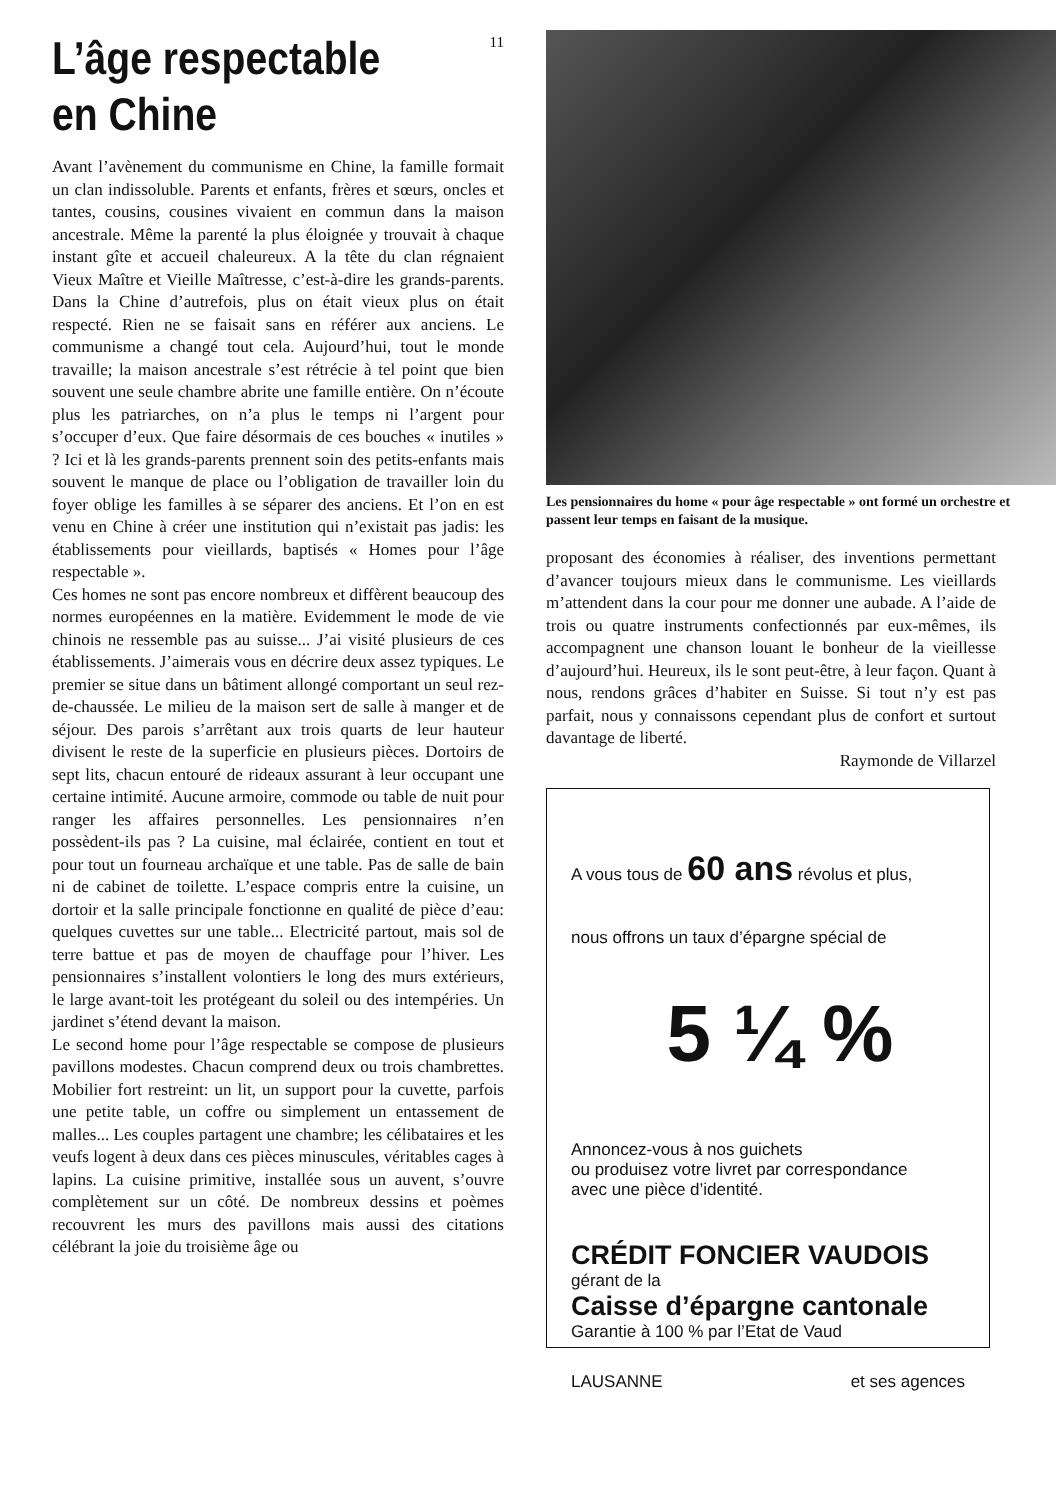11
L’âge respectable
en Chine
Avant l’avènement du communisme en Chine, la famille formait un clan indissoluble. Parents et enfants, frères et sœurs, oncles et tantes, cousins, cousines vivaient en commun dans la maison ancestrale. Même la parenté la plus éloignée y trouvait à chaque instant gîte et accueil chaleureux. A la tête du clan régnaient Vieux Maître et Vieille Maîtresse, c’est-à-dire les grands-parents. Dans la Chine d’autrefois, plus on était vieux plus on était respecté. Rien ne se faisait sans en référer aux anciens. Le communisme a changé tout cela. Aujourd’hui, tout le monde travaille; la maison ancestrale s’est rétrécie à tel point que bien souvent une seule chambre abrite une famille entière. On n’écoute plus les patriarches, on n’a plus le temps ni l’argent pour s’occuper d’eux. Que faire désormais de ces bouches « inutiles » ? Ici et là les grands-parents prennent soin des petits-enfants mais souvent le manque de place ou l’obligation de travailler loin du foyer oblige les familles à se séparer des anciens. Et l’on en est venu en Chine à créer une institution qui n’existait pas jadis: les établissements pour vieillards, baptisés « Homes pour l’âge respectable ».
Ces homes ne sont pas encore nombreux et diffèrent beaucoup des normes européennes en la matière. Evidemment le mode de vie chinois ne ressemble pas au suisse... J’ai visité plusieurs de ces établissements. J’aimerais vous en décrire deux assez typiques. Le premier se situe dans un bâtiment allongé comportant un seul rez-de-chaussée. Le milieu de la maison sert de salle à manger et de séjour. Des parois s’arrêtant aux trois quarts de leur hauteur divisent le reste de la superficie en plusieurs pièces. Dortoirs de sept lits, chacun entouré de rideaux assurant à leur occupant une certaine intimité. Aucune armoire, commode ou table de nuit pour ranger les affaires personnelles. Les pensionnaires n’en possèdent-ils pas ? La cuisine, mal éclairée, contient en tout et pour tout un fourneau archaïque et une table. Pas de salle de bain ni de cabinet de toilette. L’espace compris entre la cuisine, un dortoir et la salle principale fonctionne en qualité de pièce d’eau: quelques cuvettes sur une table... Electricité partout, mais sol de terre battue et pas de moyen de chauffage pour l’hiver. Les pensionnaires s’installent volontiers le long des murs extérieurs, le large avant-toit les protégeant du soleil ou des intempéries. Un jardinet s’étend devant la maison.
Le second home pour l’âge respectable se compose de plusieurs pavillons modestes. Chacun comprend deux ou trois chambrettes. Mobilier fort restreint: un lit, un support pour la cuvette, parfois une petite table, un coffre ou simplement un entassement de malles... Les couples partagent une chambre; les célibataires et les veufs logent à deux dans ces pièces minuscules, véritables cages à lapins. La cuisine primitive, installée sous un auvent, s’ouvre complètement sur un côté. De nombreux dessins et poèmes recouvrent les murs des pavillons mais aussi des citations célébrant la joie du troisième âge ou
Les pensionnaires du home « pour âge respectable » ont formé un orchestre et passent leur temps en faisant de la musique.
proposant des économies à réaliser, des inventions permettant d’avancer toujours mieux dans le communisme. Les vieillards m’attendent dans la cour pour me donner une aubade. A l’aide de trois ou quatre instruments confectionnés par eux-mêmes, ils accompagnent une chanson louant le bonheur de la vieillesse d’aujourd’hui. Heureux, ils le sont peut-être, à leur façon. Quant à nous, rendons grâces d’habiter en Suisse. Si tout n’y est pas parfait, nous y connaissons cependant plus de confort et surtout davantage de liberté.
Raymonde de Villarzel
A vous tous de 60 ans révolus et plus,
nous offrons un taux d’épargne spécial de
5 ¼ %
Annoncez-vous à nos guichets
ou produisez votre livret par correspondance
avec une pièce d’identité.
CRÉDIT FONCIER VAUDOIS
gérant de la
Caisse d’épargne cantonale
Garantie à 100 % par l’Etat de Vaud
LAUSANNE et ses agences